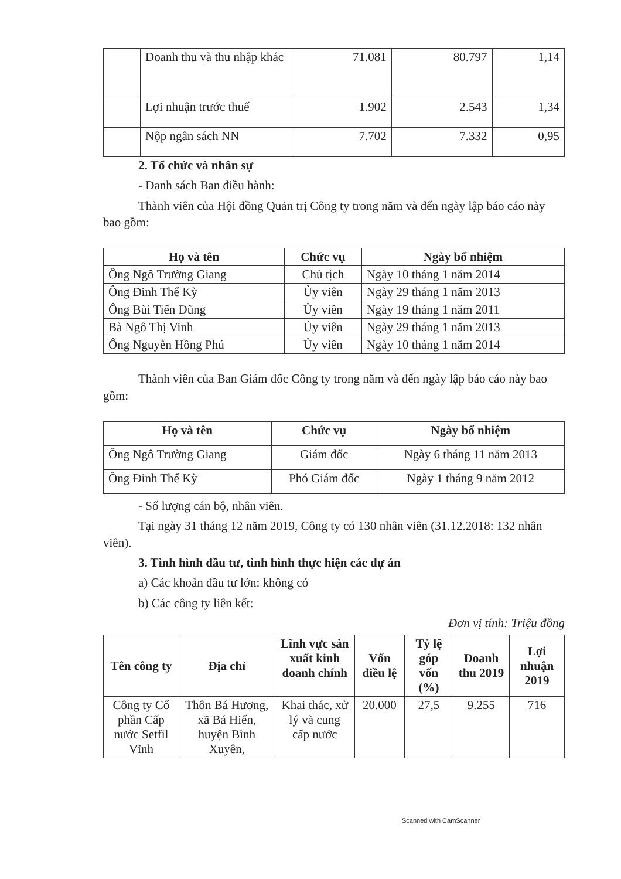| | Doanh thu và thu nhập khác | 71.081 | 80.797 | 1,14 |
| | Lợi nhuận trước thuế | 1.902 | 2.543 | 1,34 |
| | Nộp ngân sách NN | 7.702 | 7.332 | 0,95 |
2. Tổ chức và nhân sự
- Danh sách Ban điều hành:
Thành viên của Hội đồng Quản trị Công ty trong năm và đến ngày lập báo cáo này bao gồm:
| Họ và tên | Chức vụ | Ngày bổ nhiệm |
| --- | --- | --- |
| Ông Ngô Trường Giang | Chủ tịch | Ngày 10 tháng 1 năm 2014 |
| Ông Đinh Thế Kỳ | Ủy viên | Ngày 29 tháng 1 năm 2013 |
| Ông Bùi Tiến Dũng | Ủy viên | Ngày 19 tháng 1 năm 2011 |
| Bà Ngô Thị Vinh | Ủy viên | Ngày 29 tháng 1 năm 2013 |
| Ông Nguyễn Hồng Phú | Ủy viên | Ngày 10 tháng 1 năm 2014 |
Thành viên của Ban Giám đốc Công ty trong năm và đến ngày lập báo cáo này bao gồm:
| Họ và tên | Chức vụ | Ngày bổ nhiệm |
| --- | --- | --- |
| Ông Ngô Trường Giang | Giám đốc | Ngày 6 tháng 11 năm 2013 |
| Ông Đinh Thế Kỳ | Phó Giám đốc | Ngày 1 tháng 9 năm 2012 |
- Số lượng cán bộ, nhân viên.
Tại ngày 31 tháng 12 năm 2019, Công ty có 130 nhân viên (31.12.2018: 132 nhân viên).
3. Tình hình đầu tư, tình hình thực hiện các dự án
a) Các khoản đầu tư lớn: không có
b) Các công ty liên kết:
Đơn vị tính: Triệu đồng
| Tên công ty | Địa chỉ | Lĩnh vực sản xuất kinh doanh chính | Vốn điều lệ | Tỷ lệ góp vốn (%) | Doanh thu 2019 | Lợi nhuận 2019 |
| --- | --- | --- | --- | --- | --- | --- |
| Công ty Cổ phần Cấp nước Setfil Vĩnh | Thôn Bá Hương, xã Bá Hiến, huyện Bình Xuyên, | Khai thác, xử lý và cung cấp nước | 20.000 | 27,5 | 9.255 | 716 |
Scanned with CamScanner